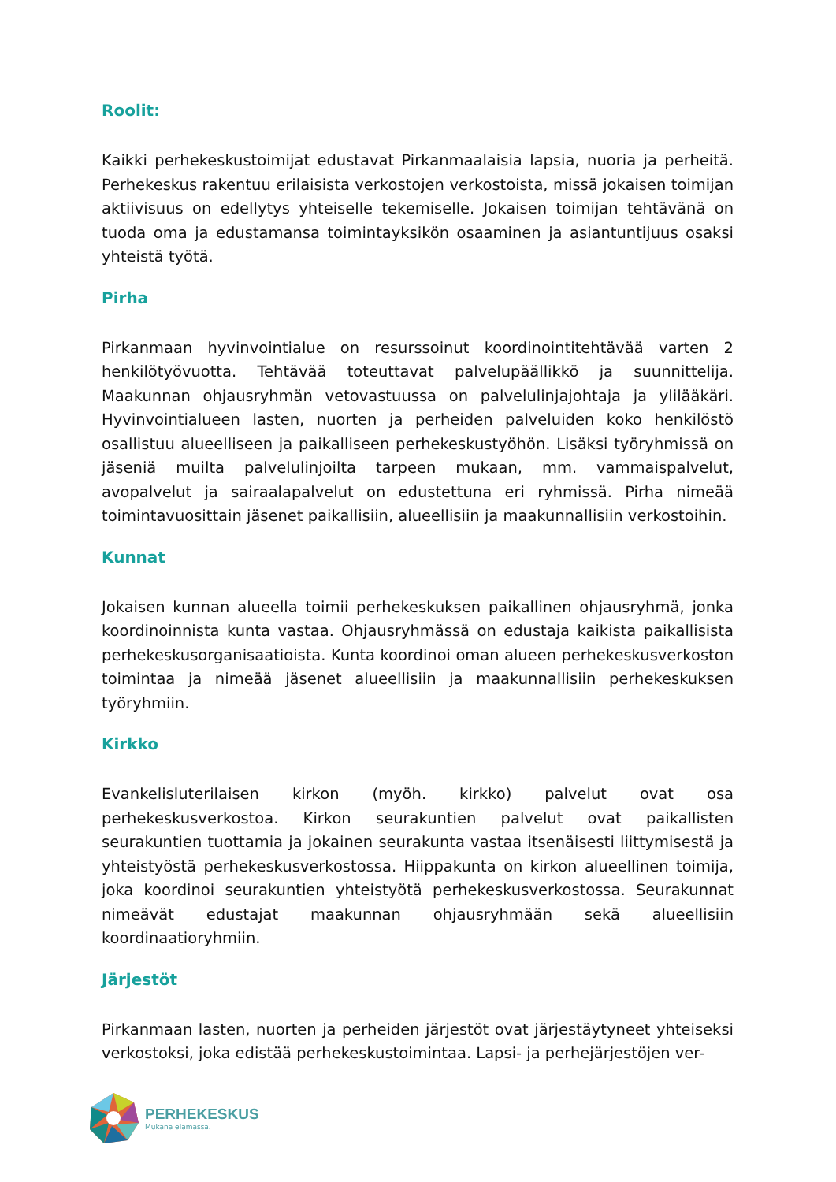Roolit:
Kaikki perhekeskustoimijat edustavat Pirkanmaalaisia lapsia, nuoria ja perheitä. Perhekeskus rakentuu erilaisista verkostojen verkostoista, missä jokaisen toimijan aktiivisuus on edellytys yhteiselle tekemiselle. Jokaisen toimijan tehtävänä on tuoda oma ja edustamansa toimintayksikön osaaminen ja asiantuntijuus osaksi yhteistä työtä.
Pirha
Pirkanmaan hyvinvointialue on resurssoinut koordinointitehtävää varten 2 henkilötyövuotta. Tehtävää toteuttavat palvelupäällikkö ja suunnittelija. Maakunnan ohjausryhmän vetovastuussa on palvelulinjajohtaja ja ylilääkäri. Hyvinvointialueen lasten, nuorten ja perheiden palveluiden koko henkilöstö osallistuu alueelliseen ja paikalliseen perhekeskustyöhön. Lisäksi työryhmissä on jäseniä muilta palvelulinjoilta tarpeen mukaan, mm. vammaispalvelut, avopalvelut ja sairaalapalvelut on edustettuna eri ryhmissä. Pirha nimeää toimintavuosittain jäsenet paikallisiin, alueellisiin ja maakunnallisiin verkostoihin.
Kunnat
Jokaisen kunnan alueella toimii perhekeskuksen paikallinen ohjausryhmä, jonka koordinoinnista kunta vastaa. Ohjausryhmässä on edustaja kaikista paikallisista perhekeskusorganisaatioista. Kunta koordinoi oman alueen perhekeskusverkoston toimintaa ja nimeää jäsenet alueellisiin ja maakunnallisiin perhekeskuksen työryhmiin.
Kirkko
Evankelisluterilaisen kirkon (myöh. kirkko) palvelut ovat osa perhekeskusverkostoa. Kirkon seurakuntien palvelut ovat paikallisten seurakuntien tuottamia ja jokainen seurakunta vastaa itsenäisesti liittymisestä ja yhteistyöstä perhekeskusverkostossa. Hiippakunta on kirkon alueellinen toimija, joka koordinoi seurakuntien yhteistyötä perhekeskusverkostossa. Seurakunnat nimeävät edustajat maakunnan ohjausryhmään sekä alueellisiin koordinaatioryhmiin.
Järjestöt
Pirkanmaan lasten, nuorten ja perheiden järjestöt ovat järjestäytyneet yhteiseksi verkostoksi, joka edistää perhekeskustoimintaa. Lapsi- ja perhejärjestöjen ver-
PERHEKESKUS
Mukana elämässä.